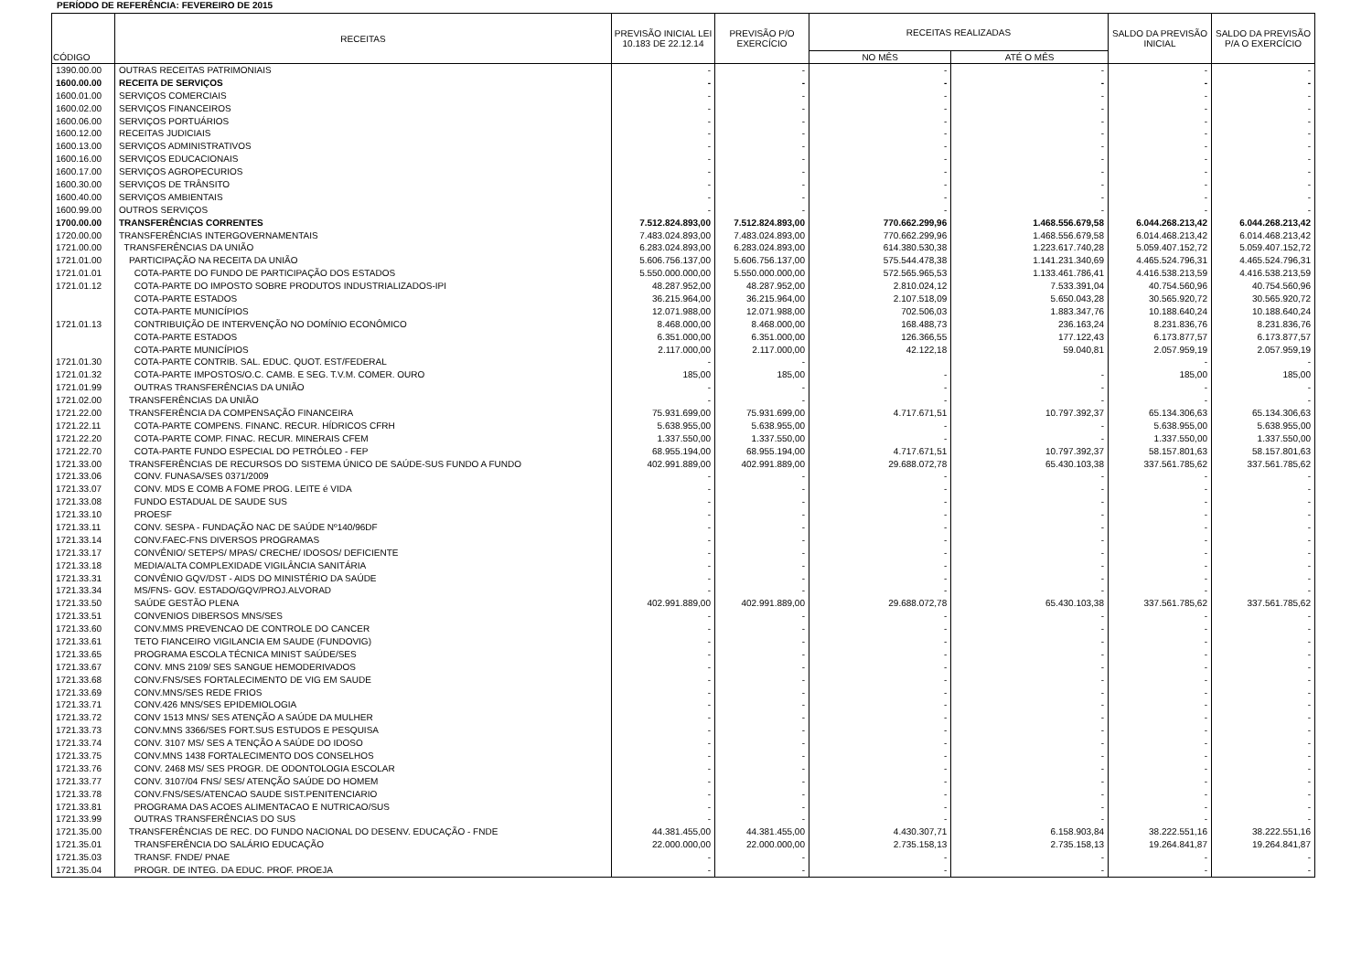PERÍODO DE REFERÊNCIA: FEVEREIRO DE 2015
| CÓDIGO | RECEITAS | PREVISÃO INICIAL LEI 10.183 DE 22.12.14 | PREVISÃO P/O EXERCÍCIO | RECEITAS REALIZADAS | | SALDO DA PREVISÃO INICIAL | SALDO DA PREVISÃO P/A O EXERCÍCIO |
| --- | --- | --- | --- | --- | --- | --- | --- |
| | | | | NO MÊS | ATÉ O MÊS | | |
| 1390.00.00 | OUTRAS RECEITAS PATRIMONIAIS | - | - | - | - | - | - |
| 1600.00.00 | RECEITA DE SERVIÇOS | - | - | - | - | - | - |
| 1600.01.00 | SERVIÇOS COMERCIAIS | - | - | - | - | - | - |
| 1600.02.00 | SERVIÇOS FINANCEIROS | - | - | - | - | - | - |
| 1600.06.00 | SERVIÇOS PORTUÁRIOS | - | - | - | - | - | - |
| 1600.12.00 | RECEITAS JUDICIAIS | - | - | - | - | - | - |
| 1600.13.00 | SERVIÇOS ADMINISTRATIVOS | - | - | - | - | - | - |
| 1600.16.00 | SERVIÇOS EDUCACIONAIS | - | - | - | - | - | - |
| 1600.17.00 | SERVIÇOS AGROPECURIOS | - | - | - | - | - | - |
| 1600.30.00 | SERVIÇOS DE TRÂNSITO | - | - | - | - | - | - |
| 1600.40.00 | SERVIÇOS AMBIENTAIS | - | - | - | - | - | - |
| 1600.99.00 | OUTROS SERVIÇOS | - | - | - | - | - | - |
| 1700.00.00 | TRANSFERÊNCIAS CORRENTES | 7.512.824.893,00 | 7.512.824.893,00 | 770.662.299,96 | 1.468.556.679,58 | 6.044.268.213,42 | 6.044.268.213,42 |
| 1720.00.00 | TRANSFERÊNCIAS INTERGOVERNAMENTAIS | 7.483.024.893,00 | 7.483.024.893,00 | 770.662.299,96 | 1.468.556.679,58 | 6.014.468.213,42 | 6.014.468.213,42 |
| 1721.00.00 | TRANSFERÊNCIAS DA UNIÃO | 6.283.024.893,00 | 6.283.024.893,00 | 614.380.530,38 | 1.223.617.740,28 | 5.059.407.152,72 | 5.059.407.152,72 |
| 1721.01.00 | PARTICIPAÇÃO NA RECEITA DA UNIÃO | 5.606.756.137,00 | 5.606.756.137,00 | 575.544.478,38 | 1.141.231.340,69 | 4.465.524.796,31 | 4.465.524.796,31 |
| 1721.01.01 | COTA-PARTE DO FUNDO DE PARTICIPAÇÃO DOS ESTADOS | 5.550.000.000,00 | 5.550.000.000,00 | 572.565.965,53 | 1.133.461.786,41 | 4.416.538.213,59 | 4.416.538.213,59 |
| 1721.01.12 | COTA-PARTE DO IMPOSTO SOBRE PRODUTOS INDUSTRIALIZADOS-IPI | 48.287.952,00 | 48.287.952,00 | 2.810.024,12 | 7.533.391,04 | 40.754.560,96 | 40.754.560,96 |
| | COTA-PARTE ESTADOS | 36.215.964,00 | 36.215.964,00 | 2.107.518,09 | 5.650.043,28 | 30.565.920,72 | 30.565.920,72 |
| | COTA-PARTE MUNICÍPIOS | 12.071.988,00 | 12.071.988,00 | 702.506,03 | 1.883.347,76 | 10.188.640,24 | 10.188.640,24 |
| 1721.01.13 | CONTRIBUIÇÃO DE INTERVENÇÃO NO DOMÍNIO ECONÔMICO | 8.468.000,00 | 8.468.000,00 | 168.488,73 | 236.163,24 | 8.231.836,76 | 8.231.836,76 |
| | COTA-PARTE ESTADOS | 6.351.000,00 | 6.351.000,00 | 126.366,55 | 177.122,43 | 6.173.877,57 | 6.173.877,57 |
| | COTA-PARTE MUNICÍPIOS | 2.117.000,00 | 2.117.000,00 | 42.122,18 | 59.040,81 | 2.057.959,19 | 2.057.959,19 |
| 1721.01.30 | COTA-PARTE CONTRIB. SAL. EDUC. QUOT. EST/FEDERAL | - | - | | | - | - |
| 1721.01.32 | COTA-PARTE IMPOSTOS/O.C. CAMB. E SEG. T.V.M. COMER. OURO | 185,00 | 185,00 | - | - | 185,00 | 185,00 |
| 1721.01.99 | OUTRAS TRANSFERÊNCIAS DA UNIÃO | - | - | - | - | - | - |
| 1721.02.00 | TRANSFERÊNCIAS DA UNIÃO | - | - | - | - | - | - |
| 1721.22.00 | TRANSFERÊNCIA DA COMPENSAÇÃO FINANCEIRA | 75.931.699,00 | 75.931.699,00 | 4.717.671,51 | 10.797.392,37 | 65.134.306,63 | 65.134.306,63 |
| 1721.22.11 | COTA-PARTE COMPENS. FINANC. RECUR. HÍDRICOS CFRH | 5.638.955,00 | 5.638.955,00 | - | - | 5.638.955,00 | 5.638.955,00 |
| 1721.22.20 | COTA-PARTE COMP. FINAC. RECUR. MINERAIS CFEM | 1.337.550,00 | 1.337.550,00 | - | - | 1.337.550,00 | 1.337.550,00 |
| 1721.22.70 | COTA-PARTE FUNDO ESPECIAL DO PETRÓLEO - FEP | 68.955.194,00 | 68.955.194,00 | 4.717.671,51 | 10.797.392,37 | 58.157.801,63 | 58.157.801,63 |
| 1721.33.00 | TRANSFERÊNCIAS DE RECURSOS DO SISTEMA ÚNICO DE SAÚDE-SUS FUNDO A FUNDO | 402.991.889,00 | 402.991.889,00 | 29.688.072,78 | 65.430.103,38 | 337.561.785,62 | 337.561.785,62 |
| 1721.33.06 | CONV. FUNASA/SES 0371/2009 | - | - | - | - | - | - |
| 1721.33.07 | CONV. MDS E COMB A FOME PROG. LEITE é VIDA | - | - | - | - | - | - |
| 1721.33.08 | FUNDO ESTADUAL DE SAUDE SUS | - | - | - | - | - | - |
| 1721.33.10 | PROESF | - | - | - | - | - | - |
| 1721.33.11 | CONV. SESPA - FUNDAÇÃO NAC DE SAÚDE Nº140/96DF | - | - | - | - | - | - |
| 1721.33.14 | CONV.FAEC-FNS DIVERSOS PROGRAMAS | - | - | - | - | - | - |
| 1721.33.17 | CONVÊNIO/ SETEPS/ MPAS/ CRECHE/ IDOSOS/ DEFICIENTE | - | - | - | - | - | - |
| 1721.33.18 | MEDIA/ALTA COMPLEXIDADE VIGILÂNCIA SANITÁRIA | - | - | - | - | - | - |
| 1721.33.31 | CONVÊNIO GQV/DST - AIDS DO MINISTÉRIO DA SAÚDE | - | - | - | - | - | - |
| 1721.33.34 | MS/FNS- GOV. ESTADO/GQV/PROJ.ALVORAD | - | - | - | - | - | - |
| 1721.33.50 | SAÚDE GESTÃO PLENA | 402.991.889,00 | 402.991.889,00 | 29.688.072,78 | 65.430.103,38 | 337.561.785,62 | 337.561.785,62 |
| 1721.33.51 | CONVENIOS DIBERSOS MNS/SES | - | - | - | - | - | - |
| 1721.33.60 | CONV.MMS PREVENCAO DE CONTROLE DO CANCER | - | - | - | - | - | - |
| 1721.33.61 | TETO FIANCEIRO VIGILANCIA EM SAUDE (FUNDOVIG) | - | - | - | - | - | - |
| 1721.33.65 | PROGRAMA ESCOLA TÉCNICA MINIST SAÚDE/SES | - | - | - | - | - | - |
| 1721.33.67 | CONV. MNS 2109/ SES SANGUE HEMODERIVADOS | - | - | - | - | - | - |
| 1721.33.68 | CONV.FNS/SES FORTALECIMENTO DE VIG EM SAUDE | - | - | - | - | - | - |
| 1721.33.69 | CONV.MNS/SES REDE FRIOS | - | - | - | - | - | - |
| 1721.33.71 | CONV.426 MNS/SES EPIDEMIOLOGIA | - | - | - | - | - | - |
| 1721.33.72 | CONV 1513 MNS/ SES ATENÇÃO A SAÚDE DA MULHER | - | - | - | - | - | - |
| 1721.33.73 | CONV.MNS 3366/SES FORT.SUS ESTUDOS E PESQUISA | - | - | - | - | - | - |
| 1721.33.74 | CONV. 3107 MS/ SES A TENÇÃO A SAÚDE DO IDOSO | - | - | - | - | - | - |
| 1721.33.75 | CONV.MNS 1438 FORTALECIMENTO DOS CONSELHOS | - | - | - | - | - | - |
| 1721.33.76 | CONV. 2468 MS/ SES PROGR. DE ODONTOLOGIA ESCOLAR | - | - | - | - | - | - |
| 1721.33.77 | CONV. 3107/04 FNS/ SES/ ATENÇÃO SAÚDE DO HOMEM | - | - | - | - | - | - |
| 1721.33.78 | CONV.FNS/SES/ATENCAO SAUDE SIST.PENITENCIARIO | - | - | - | - | - | - |
| 1721.33.81 | PROGRAMA DAS ACOES ALIMENTACAO E NUTRICAO/SUS | - | - | - | - | - | - |
| 1721.33.99 | OUTRAS TRANSFERÊNCIAS DO SUS | - | - | - | - | - | - |
| 1721.35.00 | TRANSFERÊNCIAS DE REC. DO FUNDO NACIONAL DO DESENV. EDUCAÇÃO - FNDE | 44.381.455,00 | 44.381.455,00 | 4.430.307,71 | 6.158.903,84 | 38.222.551,16 | 38.222.551,16 |
| 1721.35.01 | TRANSFERÊNCIA DO SALÁRIO EDUCAÇÃO | 22.000.000,00 | 22.000.000,00 | 2.735.158,13 | 2.735.158,13 | 19.264.841,87 | 19.264.841,87 |
| 1721.35.03 | TRANSF. FNDE/ PNAE | - | - | - | - | - | - |
| 1721.35.04 | PROGR. DE INTEG. DA EDUC. PROF. PROEJA | - | - | - | - | - | - |